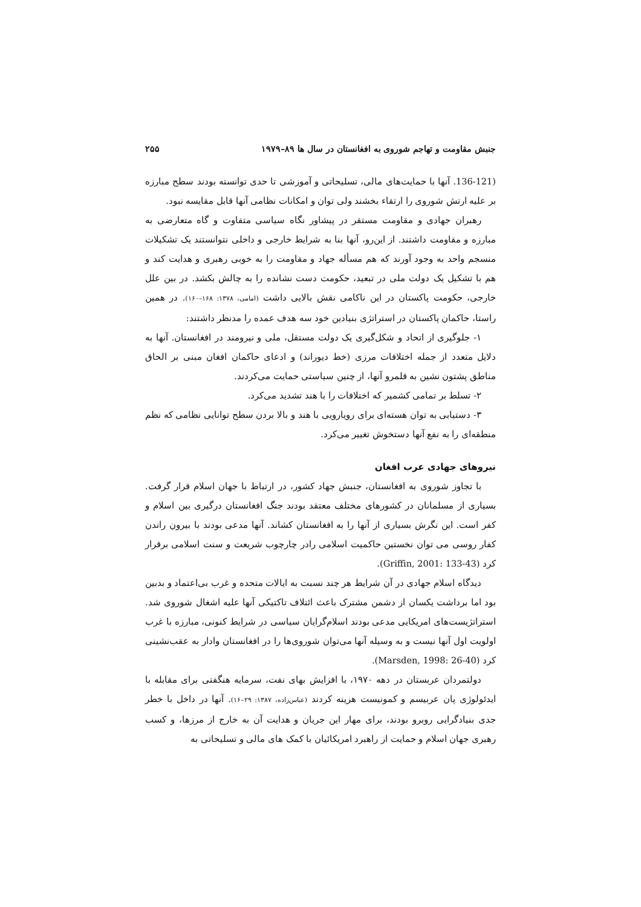جنبش مقاومت و تهاجم شوروی به افغانستان در سال ها ۸۹–۱۹۷۹ ۲۵۵
(136-121. آنها با حمایت‌های مالی، تسلیحاتی و آموزشی تا حدی توانسته بودند سطح مبارزه بر علیه ارتش شوروی را ارتقاء بخشند ولی توان و امکانات نظامی آنها قابل مقایسه نبود.
رهبران جهادی و مقاومت مستقر در پیشاور نگاه سیاسی متفاوت و گاه متعارضی به مبارزه و مقاومت داشتند. از این‌رو، آنها بنا به شرایط خارجی و داخلی نتوانستند یک تشکیلات منسجم واحد به وجود آورند که هم مسأله جهاد و مقاومت را به خوبی رهبری و هدایت کند و هم با تشکیل یک دولت ملی در تبعید، حکومت دست نشانده را به چالش بکشد. در بین علل خارجی، حکومت پاکستان در این ناکامی نقش بالایی داشت (امامی، ۱۳۷۸: ۱۶۸–۱۶۰). در همین راستا، حاکمان پاکستان در استراتژی بنیادین خود سه هدف عمده را مدنظر داشتند:
۱- جلوگیری از اتحاد و شکل‌گیری یک دولت مستقل، ملی و نیرومند در افغانستان. آنها به دلایل متعدد از جمله اختلافات مرزی (خط دیوراند) و ادعای حاکمان افغان مبنی بر الحاق مناطق پشتون نشین به قلمرو آنها، از چنین سیاستی حمایت می‌کردند.
۲- تسلط بر تمامی کشمیر که اختلافات را با هند تشدید می‌کرد.
۳- دستیابی به توان هسته‌ای برای رویارویی با هند و بالا بردن سطح توانایی نظامی که نظم منطقه‌ای را به نفع آنها دستخوش تغییر می‌کرد.
نیروهای جهادی عرب افغان
با تجاوز شوروی به افغانستان، جنبش جهاد کشور، در ارتباط با جهان اسلام قرار گرفت. بسیاری از مسلمانان در کشورهای مختلف معتقد بودند جنگ افغانستان درگیری بین اسلام و کفر است. این نگرش بسیاری از آنها را به افغانستان کشاند. آنها مدعی بودند با بیرون راندن کفار روسی می توان نخستین حاکمیت اسلامی رادر چارچوب شریعت و سنت اسلامی برقرار کرد (Griffin, 2001: 133-43).
دیدگاه اسلام جهادی در آن شرایط هر چند نسبت به ایالات متحده و غرب بی‌اعتماد و بدبین بود اما برداشت یکسان از دشمن مشترک باعث ائتلاف تاکتیکی آنها علیه اشغال شوروی شد. استراتژیست‌های امریکایی مدعی بودند اسلام‌گرایان سیاسی در شرایط کنونی، مبارزه با غرب اولویت اول آنها نیست و به وسیله آنها می‌توان شوروی‌ها را در افغانستان وادار به عقب‌نشینی کرد (Marsden, 1998: 26-40).
دولتمردان عربستان در دهه ۱۹۷۰، با افزایش بهای نفت، سرمایه هنگفتی برای مقابله با ایدئولوژی پان عربیسم و کمونیست هزینه کردند (عباس‌زاده، ۱۳۸۷: ۲۹–۱۶). آنها در داخل با خطر جدی بنیادگرایی روبرو بودند، برای مهار این جریان و هدایت آن به خارج از مرزها، و کسب رهبری جهان اسلام و حمایت از راهبرد امریکائیان با کمک های مالی و تسلیحاتی به